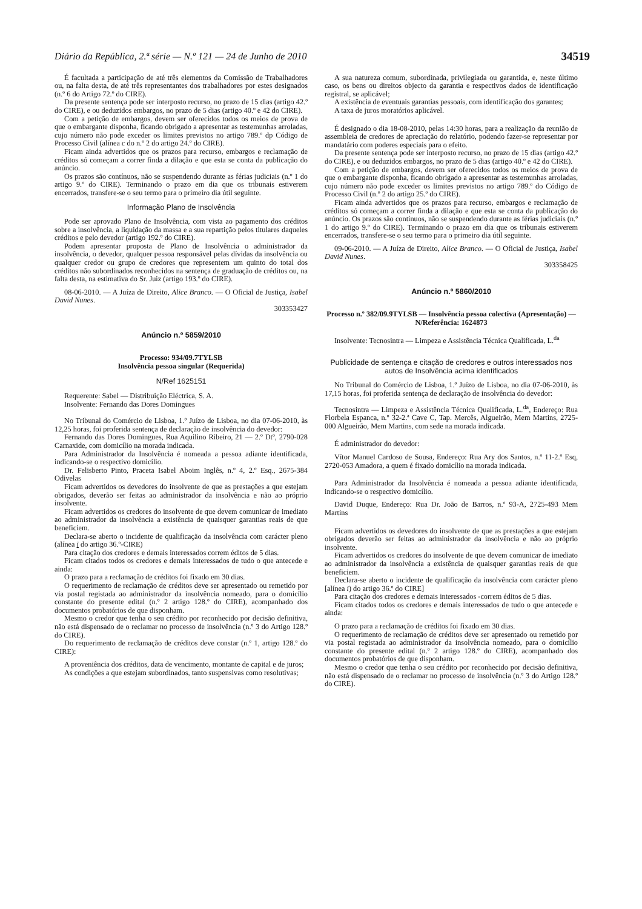Diário da República, 2.ª série — N.º 121 — 24 de Junho de 2010 34519
É facultada a participação de até três elementos da Comissão de Trabalhadores ou, na falta desta, de até três representantes dos trabalhadores por estes designados (n.º 6 do Artigo 72.º do CIRE).
Da presente sentença pode ser interposto recurso, no prazo de 15 dias (artigo 42.º do CIRE), e ou deduzidos embargos, no prazo de 5 dias (artigo 40.º e 42 do CIRE).
Com a petição de embargos, devem ser oferecidos todos os meios de prova de que o embargante disponha, ficando obrigado a apresentar as testemunhas arroladas, cujo número não pode exceder os limites previstos no artigo 789.º dp Código de Processo Civil (alínea c do n.º 2 do artigo 24.º do CIRE).
Ficam ainda advertidos que os prazos para recurso, embargos e reclamação de créditos só começam a correr finda a dilação e que esta se conta da publicação do anúncio.
Os prazos são contínuos, não se suspendendo durante as férias judiciais (n.º 1 do artigo 9.º do CIRE). Terminando o prazo em dia que os tribunais estiverem encerrados, transfere-se o seu termo para o primeiro dia útil seguinte.
Informação Plano de Insolvência
Pode ser aprovado Plano de Insolvência, com vista ao pagamento dos créditos sobre a insolvência, a liquidação da massa e a sua repartição pelos titulares daqueles créditos e pelo devedor (artigo 192.º do CIRE).
Podem apresentar proposta de Plano de Insolvência o administrador da insolvência, o devedor, qualquer pessoa responsável pelas dívidas da insolvência ou qualquer credor ou grupo de credores que representem um quinto do total dos créditos não subordinados reconhecidos na sentença de graduação de créditos ou, na falta desta, na estimativa do Sr. Juiz (artigo 193.º do CIRE).
08-06-2010. — A Juíza de Direito, Alice Branco. — O Oficial de Justiça, Isabel David Nunes.
303353427
Anúncio n.º 5859/2010
Processo: 934/09.7TYLSB
Insolvência pessoa singular (Requerida)
N/Ref 1625151
Requerente: Sabel — Distribuição Eléctrica, S. A.
Insolvente: Fernando das Dores Domingues
No Tribunal do Comércio de Lisboa, 1.º Juízo de Lisboa, no dia 07-06-2010, às 12,25 horas, foi proferida sentença de declaração de insolvência do devedor:
Fernando das Dores Domingues, Rua Aquilino Ribeiro, 21 — 2.º Dtº, 2790-028 Carnaxide, com domicílio na morada indicada.
Para Administrador da Insolvência é nomeada a pessoa adiante identificada, indicando-se o respectivo domicílio.
Dr. Felisberto Pinto, Praceta Isabel Aboim Inglês, n.º 4, 2.º Esq., 2675-384 Odivelas
Ficam advertidos os devedores do insolvente de que as prestações a que estejam obrigados, deverão ser feitas ao administrador da insolvência e não ao próprio insolvente.
Ficam advertidos os credores do insolvente de que devem comunicar de imediato ao administrador da insolvência a existência de quaisquer garantias reais de que beneficiem.
Declara-se aberto o incidente de qualificação da insolvência com carácter pleno (alínea i do artigo 36.º-CIRE)
Para citação dos credores e demais interessados correm éditos de 5 dias.
Ficam citados todos os credores e demais interessados de tudo o que antecede e ainda:
O prazo para a reclamação de créditos foi fixado em 30 dias.
O requerimento de reclamação de créditos deve ser apresentado ou remetido por via postal registada ao administrador da insolvência nomeado, para o domicílio constante do presente edital (n.º 2 artigo 128.º do CIRE), acompanhado dos documentos probatórios de que disponham.
Mesmo o credor que tenha o seu crédito por reconhecido por decisão definitiva, não está dispensado de o reclamar no processo de insolvência (n.º 3 do Artigo 128.º do CIRE).
Do requerimento de reclamação de créditos deve constar (n.º 1, artigo 128.º do CIRE):
A proveniência dos créditos, data de vencimento, montante de capital e de juros;
As condições a que estejam subordinados, tanto suspensivas como resolutivas;
A sua natureza comum, subordinada, privilegiada ou garantida, e, neste último caso, os bens ou direitos objecto da garantia e respectivos dados de identificação registral, se aplicável;
A existência de eventuais garantias pessoais, com identificação dos garantes;
A taxa de juros moratórios aplicável.
É designado o dia 18-08-2010, pelas 14:30 horas, para a realização da reunião de assembleia de credores de apreciação do relatório, podendo fazer-se representar por mandatário com poderes especiais para o efeito.
Da presente sentença pode ser interposto recurso, no prazo de 15 dias (artigo 42.º do CIRE), e ou deduzidos embargos, no prazo de 5 dias (artigo 40.º e 42 do CIRE).
Com a petição de embargos, devem ser oferecidos todos os meios de prova de que o embargante disponha, ficando obrigado a apresentar as testemunhas arroladas, cujo número não pode exceder os limites previstos no artigo 789.º do Código de Processo Civil (n.º 2 do artigo 25.º do CIRE).
Ficam ainda advertidos que os prazos para recurso, embargos e reclamação de créditos só começam a correr finda a dilação e que esta se conta da publicação do anúncio. Os prazos são contínuos, não se suspendendo durante as férias judiciais (n.º 1 do artigo 9.º do CIRE). Terminando o prazo em dia que os tribunais estiverem encerrados, transfere-se o seu termo para o primeiro dia útil seguinte.
09-06-2010. — A Juíza de Direito, Alice Branco. — O Oficial de Justiça, Isabel David Nunes.
303358425
Anúncio n.º 5860/2010
Processo n.º 382/09.9TYLSB — Insolvência pessoa colectiva (Apresentação) — N/Referência: 1624873
Insolvente: Tecnosintra — Limpeza e Assistência Técnica Qualificada, L.<sup>da</sup>
Publicidade de sentença e citação de credores e outros interessados nos autos de Insolvência acima identificados
No Tribunal do Comércio de Lisboa, 1.º Juízo de Lisboa, no dia 07-06-2010, às 17,15 horas, foi proferida sentença de declaração de insolvência do devedor:
Tecnosintra — Limpeza e Assistência Técnica Qualificada, L.<sup>da</sup>, Endereço: Rua Florbela Espanca, n.º 32-2.ª Cave C, Tap. Mercês, Algueirão, Mem Martins, 2725-000 Algueirão, Mem Martins, com sede na morada indicada.
É administrador do devedor:
Vítor Manuel Cardoso de Sousa, Endereço: Rua Ary dos Santos, n.º 11-2.º Esq, 2720-053 Amadora, a quem é fixado domicílio na morada indicada.
Para Administrador da Insolvência é nomeada a pessoa adiante identificada, indicando-se o respectivo domicílio.
David Duque, Endereço: Rua Dr. João de Barros, n.º 93-A, 2725-493 Mem Martins
Ficam advertidos os devedores do insolvente de que as prestações a que estejam obrigados deverão ser feitas ao administrador da insolvência e não ao próprio insolvente.
Ficam advertidos os credores do insolvente de que devem comunicar de imediato ao administrador da insolvência a existência de quaisquer garantias reais de que beneficiem.
Declara-se aberto o incidente de qualificação da insolvência com carácter pleno [alínea i) do artigo 36.º do CIRE]
Para citação dos credores e demais interessados -correm éditos de 5 dias.
Ficam citados todos os credores e demais interessados de tudo o que antecede e ainda:
O prazo para a reclamação de créditos foi fixado em 30 dias.
O requerimento de reclamação de créditos deve ser apresentado ou remetido por via postal registada ao administrador da insolvência nomeado, para o domicílio constante do presente edital (n.º 2 artigo 128.º do CIRE), acompanhado dos documentos probatórios de que disponham.
Mesmo o credor que tenha o seu crédito por reconhecido por decisão definitiva, não está dispensado de o reclamar no processo de insolvência (n.º 3 do Artigo 128.º do CIRE).